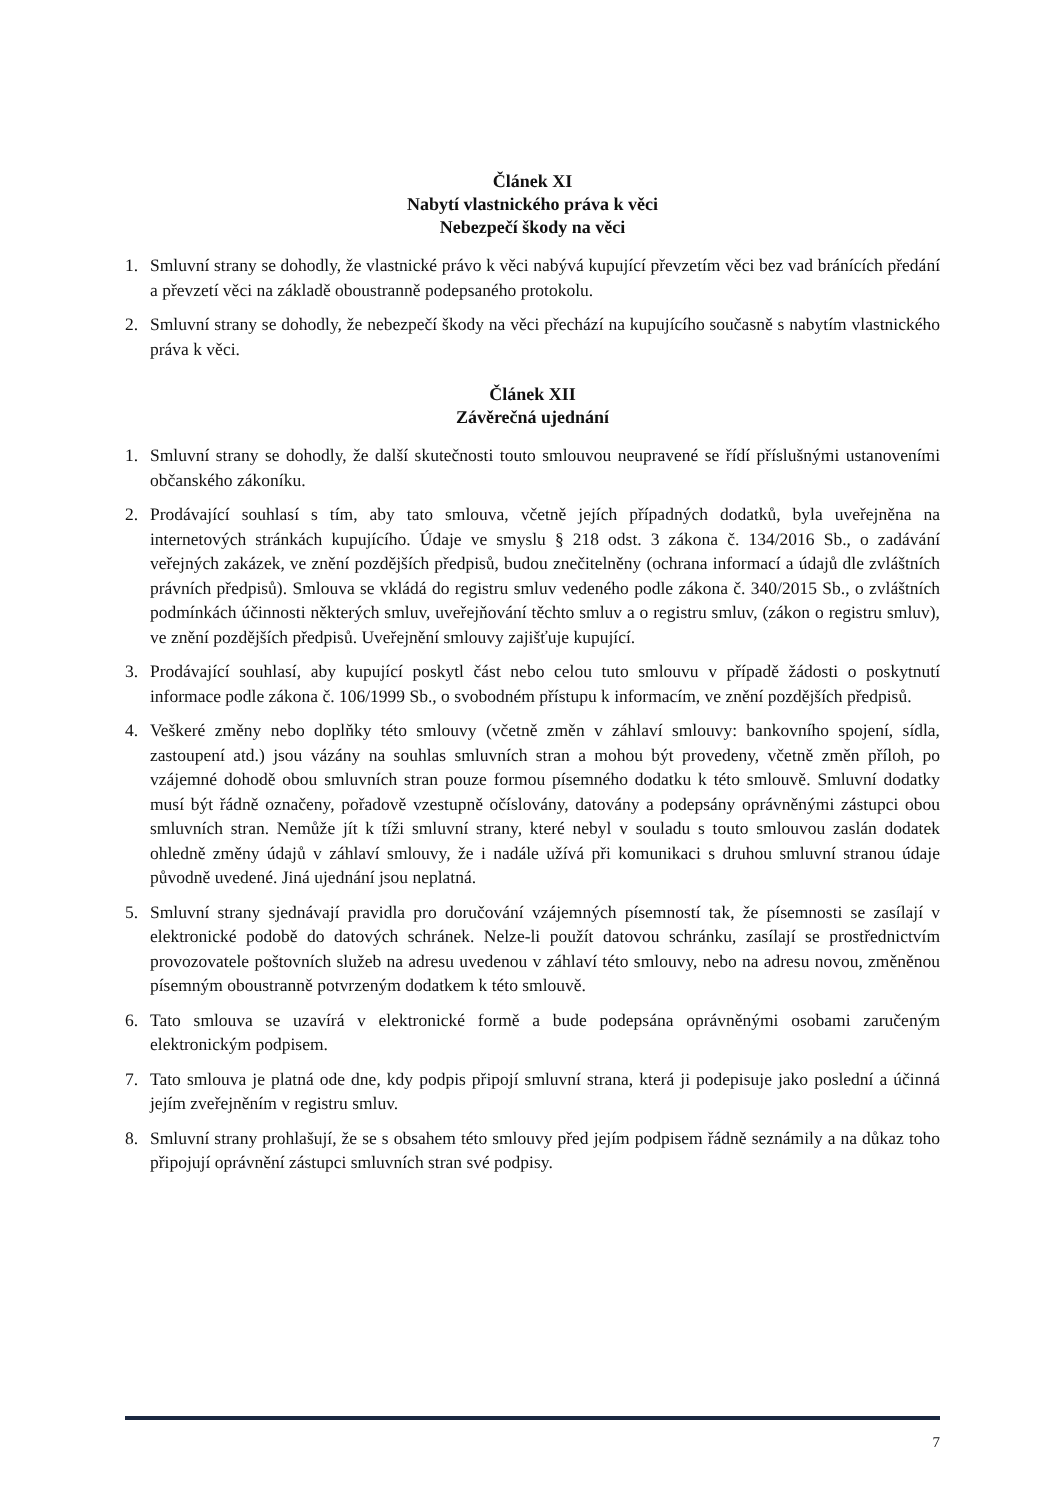Článek XI
Nabytí vlastnického práva k věci
Nebezpečí škody na věci
1. Smluvní strany se dohodly, že vlastnické právo k věci nabývá kupující převzetím věci bez vad bránících předání a převzetí věci na základě oboustranně podepsaného protokolu.
2. Smluvní strany se dohodly, že nebezpečí škody na věci přechází na kupujícího současně s nabytím vlastnického práva k věci.
Článek XII
Závěrečná ujednání
1. Smluvní strany se dohodly, že další skutečnosti touto smlouvou neupravené se řídí příslušnými ustanoveními občanského zákoníku.
2. Prodávající souhlasí s tím, aby tato smlouva, včetně jejích případných dodatků, byla uveřejněna na internetových stránkách kupujícího. Údaje ve smyslu § 218 odst. 3 zákona č. 134/2016 Sb., o zadávání veřejných zakázek, ve znění pozdějších předpisů, budou znečitelněny (ochrana informací a údajů dle zvláštních právních předpisů). Smlouva se vkládá do registru smluv vedeného podle zákona č. 340/2015 Sb., o zvláštních podmínkách účinnosti některých smluv, uveřejňování těchto smluv a o registru smluv, (zákon o registru smluv), ve znění pozdějších předpisů. Uveřejnění smlouvy zajišťuje kupující.
3. Prodávající souhlasí, aby kupující poskytl část nebo celou tuto smlouvu v případě žádosti o poskytnutí informace podle zákona č. 106/1999 Sb., o svobodném přístupu k informacím, ve znění pozdějších předpisů.
4. Veškeré změny nebo doplňky této smlouvy (včetně změn v záhlaví smlouvy: bankovního spojení, sídla, zastoupení atd.) jsou vázány na souhlas smluvních stran a mohou být provedeny, včetně změn příloh, po vzájemné dohodě obou smluvních stran pouze formou písemného dodatku k této smlouvě. Smluvní dodatky musí být řádně označeny, pořadově vzestupně očíslovány, datovány a podepsány oprávněnými zástupci obou smluvních stran. Nemůže jít k tíži smluvní strany, které nebyl v souladu s touto smlouvou zaslán dodatek ohledně změny údajů v záhlaví smlouvy, že i nadále užívá při komunikaci s druhou smluvní stranou údaje původně uvedené. Jiná ujednání jsou neplatná.
5. Smluvní strany sjednávají pravidla pro doručování vzájemných písemností tak, že písemnosti se zasílají v elektronické podobě do datových schránek. Nelze-li použít datovou schránku, zasílají se prostřednictvím provozovatele poštovních služeb na adresu uvedenou v záhlaví této smlouvy, nebo na adresu novou, změněnou písemným oboustranně potvrzeným dodatkem k této smlouvě.
6. Tato smlouva se uzavírá v elektronické formě a bude podepsána oprávněnými osobami zaručeným elektronickým podpisem.
7. Tato smlouva je platná ode dne, kdy podpis připojí smluvní strana, která ji podepisuje jako poslední a účinná jejím zveřejněním v registru smluv.
8. Smluvní strany prohlašují, že se s obsahem této smlouvy před jejím podpisem řádně seznámily a na důkaz toho připojují oprávnění zástupci smluvních stran své podpisy.
7